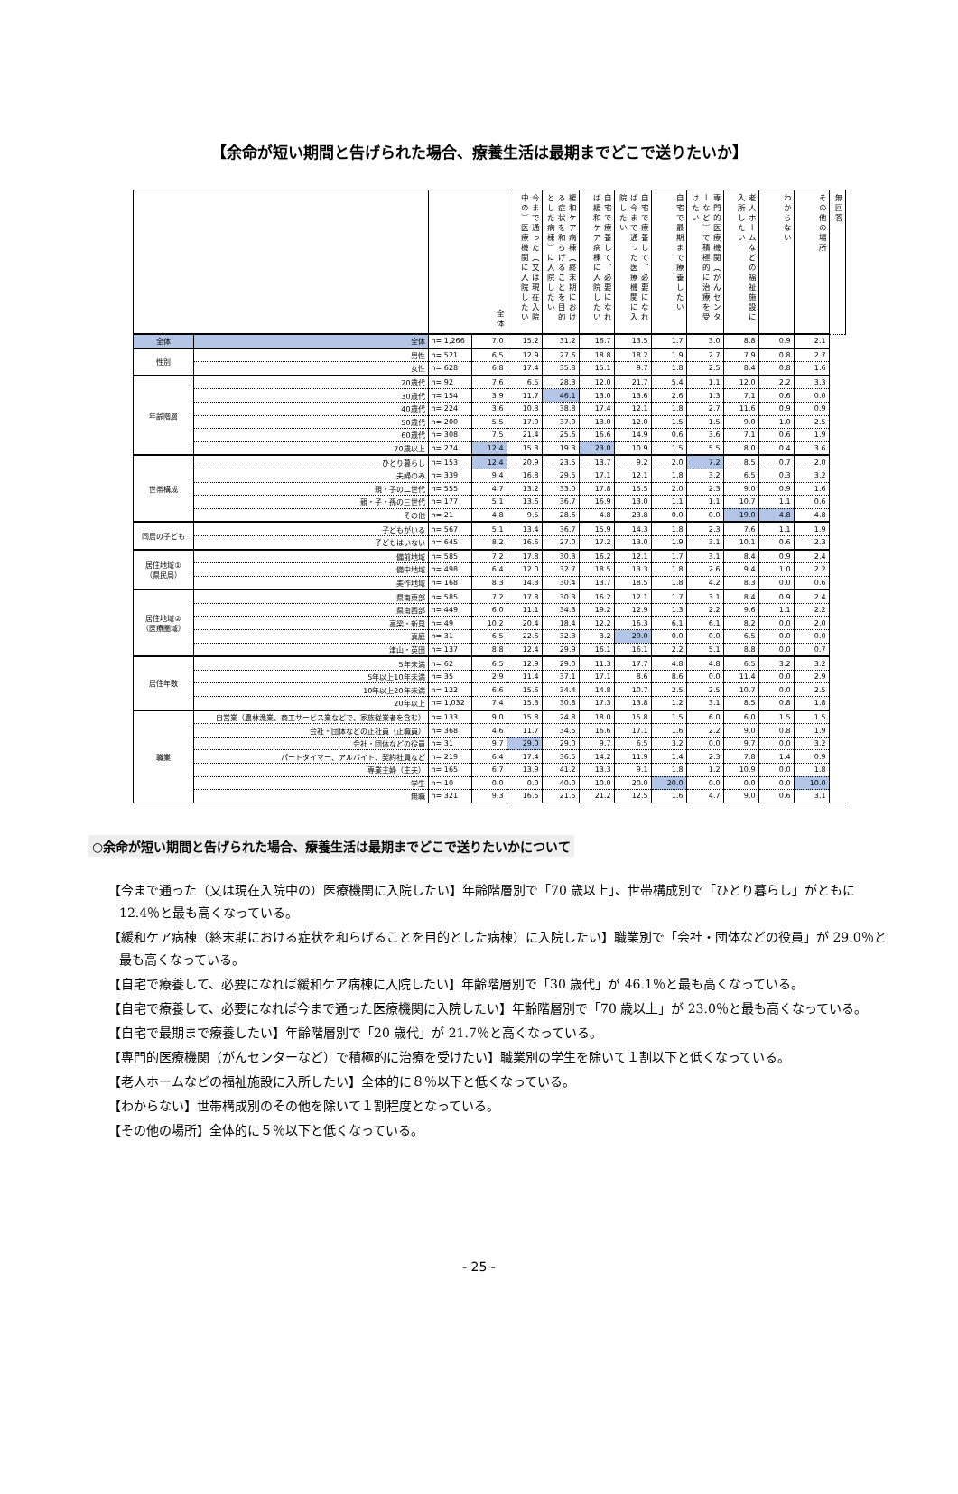【余命が短い期間と告げられた場合、療養生活は最期までどこで送りたいか】
| | | 全体 | | 今まで通った（又は現在入院中の）医療機関に入院したい | 緩和ケア病棟（終末期における症状を和らげることを目的とした病棟）に入院したい | 自宅で療養して、必要になれば緩和ケア病棟に入院したい | 自宅で療養して、必要になれば今まで通った医療機関に入院したい | 自宅で最期まで療養したい | 専門的医療機関（がんセンターなど）で積極的に治療を受けたい | 老人ホームなどの福祉施設に入所したい | わからない | その他の場所 | 無回答 |
| --- | --- | --- | --- | --- | --- | --- | --- | --- | --- | --- | --- | --- | --- |
| 全体 | 全体 | n= 1,266 | 7.0 | 15.2 | 31.2 | 16.7 | 13.5 | 1.7 | 3.0 | 8.8 | 0.9 | 2.1 | |
| 性別 | 男性 | n= 521 | 6.5 | 12.9 | 27.6 | 18.8 | 18.2 | 1.9 | 2.7 | 7.9 | 0.8 | 2.7 | |
| | 女性 | n= 628 | 6.8 | 17.4 | 35.8 | 15.1 | 9.7 | 1.8 | 2.5 | 8.4 | 0.8 | 1.6 | |
| 年齢階層 | 20歳代 | n= 92 | 7.6 | 6.5 | 28.3 | 12.0 | 21.7 | 5.4 | 1.1 | 12.0 | 2.2 | 3.3 | |
| | 30歳代 | n= 154 | 3.9 | 11.7 | 46.1 | 13.0 | 13.6 | 2.6 | 1.3 | 7.1 | 0.6 | 0.0 | |
| | 40歳代 | n= 224 | 3.6 | 10.3 | 38.8 | 17.4 | 12.1 | 1.8 | 2.7 | 11.6 | 0.9 | 0.9 | |
| | 50歳代 | n= 200 | 5.5 | 17.0 | 37.0 | 13.0 | 12.0 | 1.5 | 1.5 | 9.0 | 1.0 | 2.5 | |
| | 60歳代 | n= 308 | 7.5 | 21.4 | 25.6 | 16.6 | 14.9 | 0.6 | 3.6 | 7.1 | 0.6 | 1.9 | |
| | 70歳以上 | n= 274 | 12.4 | 15.3 | 19.3 | 23.0 | 10.9 | 1.5 | 5.5 | 8.0 | 0.4 | 3.6 | |
| 世帯構成 | ひとり暮らし | n= 153 | 12.4 | 20.9 | 23.5 | 13.7 | 9.2 | 2.0 | 7.2 | 8.5 | 0.7 | 2.0 | |
| | 夫婦のみ | n= 339 | 9.4 | 16.8 | 29.5 | 17.1 | 12.1 | 1.8 | 3.2 | 6.5 | 0.3 | 3.2 | |
| | 親・子の二世代 | n= 555 | 4.7 | 13.2 | 33.0 | 17.8 | 15.5 | 2.0 | 2.3 | 9.0 | 0.9 | 1.6 | |
| | 親・子・孫の三世代 | n= 177 | 5.1 | 13.6 | 36.7 | 16.9 | 13.0 | 1.1 | 1.1 | 10.7 | 1.1 | 0.6 | |
| | その他 | n= 21 | 4.8 | 9.5 | 28.6 | 4.8 | 23.8 | 0.0 | 0.0 | 19.0 | 4.8 | 4.8 | |
| 同居の子ども | 子どもがいる | n= 567 | 5.1 | 13.4 | 36.7 | 15.9 | 14.3 | 1.8 | 2.3 | 7.6 | 1.1 | 1.9 | |
| | 子どもはいない | n= 645 | 8.2 | 16.6 | 27.0 | 17.2 | 13.0 | 1.9 | 3.1 | 10.1 | 0.6 | 2.3 | |
| 居住地域① （県民局） | 備前地域 | n= 585 | 7.2 | 17.8 | 30.3 | 16.2 | 12.1 | 1.7 | 3.1 | 8.4 | 0.9 | 2.4 | |
| | 備中地域 | n= 498 | 6.4 | 12.0 | 32.7 | 18.5 | 13.3 | 1.8 | 2.6 | 9.4 | 1.0 | 2.2 | |
| | 美作地域 | n= 168 | 8.3 | 14.3 | 30.4 | 13.7 | 18.5 | 1.8 | 4.2 | 8.3 | 0.0 | 0.6 | |
| 居住地域② （医療圏域） | 県南東部 | n= 585 | 7.2 | 17.8 | 30.3 | 16.2 | 12.1 | 1.7 | 3.1 | 8.4 | 0.9 | 2.4 | |
| | 県南西部 | n= 449 | 6.0 | 11.1 | 34.3 | 19.2 | 12.9 | 1.3 | 2.2 | 9.6 | 1.1 | 2.2 | |
| | 高梁・新見 | n= 49 | 10.2 | 20.4 | 18.4 | 12.2 | 16.3 | 6.1 | 6.1 | 8.2 | 0.0 | 2.0 | |
| | 真庭 | n= 31 | 6.5 | 22.6 | 32.3 | 3.2 | 29.0 | 0.0 | 0.0 | 6.5 | 0.0 | 0.0 | |
| | 津山・英田 | n= 137 | 8.8 | 12.4 | 29.9 | 16.1 | 16.1 | 2.2 | 5.1 | 8.8 | 0.0 | 0.7 | |
| 居住年数 | 5年未満 | n= 62 | 6.5 | 12.9 | 29.0 | 11.3 | 17.7 | 4.8 | 4.8 | 6.5 | 3.2 | 3.2 | |
| | 5年以上10年未満 | n= 35 | 2.9 | 11.4 | 37.1 | 17.1 | 8.6 | 8.6 | 0.0 | 11.4 | 0.0 | 2.9 | |
| | 10年以上20年未満 | n= 122 | 6.6 | 15.6 | 34.4 | 14.8 | 10.7 | 2.5 | 2.5 | 10.7 | 0.0 | 2.5 | |
| | 20年以上 | n= 1,032 | 7.4 | 15.3 | 30.8 | 17.3 | 13.8 | 1.2 | 3.1 | 8.5 | 0.8 | 1.8 | |
| 職業 | 自営業（農林漁業、商工サービス業などで、家族従業者を含む） | n= 133 | 9.0 | 15.8 | 24.8 | 18.0 | 15.8 | 1.5 | 6.0 | 6.0 | 1.5 | 1.5 | |
| | 会社・団体などの正社員（正職員） | n= 368 | 4.6 | 11.7 | 34.5 | 16.6 | 17.1 | 1.6 | 2.2 | 9.0 | 0.8 | 1.9 | |
| | 会社・団体などの役員 | n= 31 | 9.7 | 29.0 | 29.0 | 9.7 | 6.5 | 3.2 | 0.0 | 9.7 | 0.0 | 3.2 | |
| | パートタイマー、アルバイト、契約社員など | n= 219 | 6.4 | 17.4 | 36.5 | 14.2 | 11.9 | 1.4 | 2.3 | 7.8 | 1.4 | 0.9 | |
| | 専業主婦（主夫） | n= 165 | 6.7 | 13.9 | 41.2 | 13.3 | 9.1 | 1.8 | 1.2 | 10.9 | 0.0 | 1.8 | |
| | 学生 | n= 10 | 0.0 | 0.0 | 40.0 | 10.0 | 20.0 | 20.0 | 0.0 | 0.0 | 0.0 | 10.0 | |
| | 無職 | n= 321 | 9.3 | 16.5 | 21.5 | 21.2 | 12.5 | 1.6 | 4.7 | 9.0 | 0.6 | 3.1 | |
○余命が短い期間と告げられた場合、療養生活は最期までどこで送りたいかについて
【今まで通った（又は現在入院中の）医療機関に入院したい】年齢階層別で「70 歳以上」、世帯構成別で「ひとり暮らし」がともに 12.4％と最も高くなっている。
【緩和ケア病棟（終末期における症状を和らげることを目的とした病棟）に入院したい】職業別で「会社・団体などの役員」が 29.0％と最も高くなっている。
【自宅で療養して、必要になれば緩和ケア病棟に入院したい】年齢階層別で「30 歳代」が 46.1％と最も高くなっている。
【自宅で療養して、必要になれば今まで通った医療機関に入院したい】年齢階層別で「70 歳以上」が 23.0％と最も高くなっている。
【自宅で最期まで療養したい】年齢階層別で「20 歳代」が 21.7％と高くなっている。
【専門的医療機関（がんセンターなど）で積極的に治療を受けたい】職業別の学生を除いて１割以下と低くなっている。
【老人ホームなどの福祉施設に入所したい】全体的に８％以下と低くなっている。
【わからない】世帯構成別のその他を除いて１割程度となっている。
【その他の場所】全体的に５％以下と低くなっている。
- 25 -